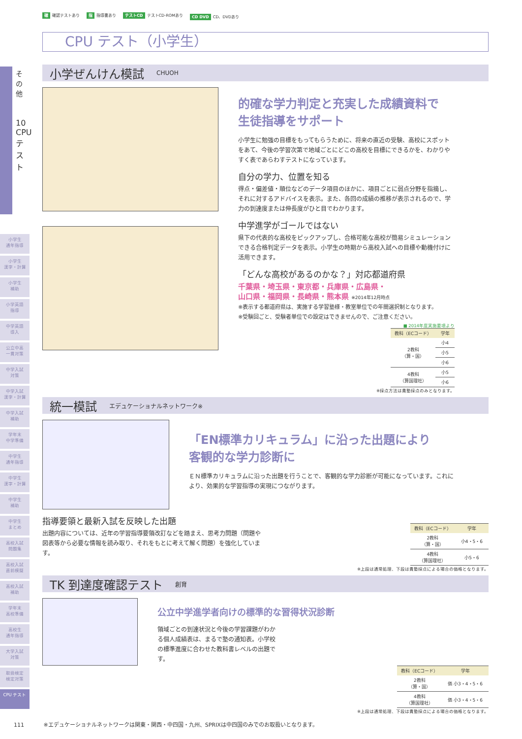その他
10 CPUテスト
小学生
通年指導
小学生
漢字・計算
小学生
補助
小学英語
指導
中学英語
導入
公立中高
一貫対策
中学入試
対策
中学入試
漢字・計算
中学入試
補助
学年末
中学準備
中学生
通年指導
中学生
漢字・計算
中学生
補助
中学生
まとめ
高校入試
問題集
高校入試
直前模擬
高校入試
補助
学年末
高校準備
高校生
通年指導
大学入試
対策
取扱検定
検定対策
CPU テスト
確 確認テストあり 指 指導書あり テストCD テストCD-ROMあり CD DVD CD、DVDあり
CPU テスト（小学生）
小学ぜんけん模試
CHUOH
的確な学力判定と充実した成績資料で
生徒指導をサポート
小学生に勉強の目標をもってもらうために、将来の直近の受験、高校にスポットをあて、今後の学習次第で地域ごとにどこの高校を目標にできるかを、わかりやすく表であらわすテストになっています。
自分の学力、位置を知る
得点・偏差値・順位などのデータ項目のほかに、項目ごとに弱点分野を指摘し、それに対するアドバイスを表示。また、各回の成績の推移が表示されるので、学力の到達度または伸長度がひと目でわかります。
中学進学がゴールではない
県下の代表的な高校をピックアップし、合格可能な高校が簡易シミュレーションできる合格判定データを表示。小学生の時期から高校入試への目標や動機付けに活用できます。
「どんな高校があるのかな？」対応都道府県
千葉県・埼玉県・東京都・兵庫県・広島県・
山口県・福岡県・長崎県・熊本県 ※2014年12月時点
※表示する都道府県は、実施する学習塾様・教室単位での年間選択制となります。
※受験回ごと、受験者単位での設定はできませんので、ご注意ください。
■ 2014年度実施要項より
| 教科（ECコード） | 学年 |
| --- | --- |
| 2教科 （算・国） | 小4 |
| | 小5 |
| | 小6 |
| 4教科 （算国理社） | 小5 |
| | 小6 |
※採点方法は貴塾採点のみとなります。
統一模試
エデュケーショナルネットワーク※
「EN標準カリキュラム」に沿った出題により
客観的な学力診断に
ＥＮ標準カリキュラムに沿った出題を行うことで、客観的な学力診断が可能になっています。これにより、効果的な学習指導の実現につながります。
指導要領と最新入試を反映した出題
出題内容については、近年の学習指導要領改訂などを踏まえ、思考力問題（問題や図表等から必要な情報を読み取り、それをもとに考えて解く問題）を強化しています。
| 教科（ECコード） | 学年 |
| --- | --- |
| 2教科 （算・国） | 小4・5・6 |
| 4教科 （算国理社） | 小5・6 |
※上段は通常処理、下段は貴塾採点による場合の価格となります。
TK 到達度確認テスト
創育
公立中学進学者向けの標準的な習得状況診断
領域ごとの到達状況と今後の学習課題がわかる個人成績表は、まるで塾の通知表。小学校の標準進度に合わせた教科書レベルの出題です。
| 教科（ECコード） | 学年 |
| --- | --- |
| 2教科 （算・国） | 価 小3・4・5・6 |
| 4教科 （算国理社） | 価 小3・4・5・6 |
※上段は通常処理、下段は貴塾採点による場合の価格となります。
111 ※エデュケーショナルネットワークは関東・関西・中四国・九州、SPRIXは中四国のみでのお取扱いとなります。